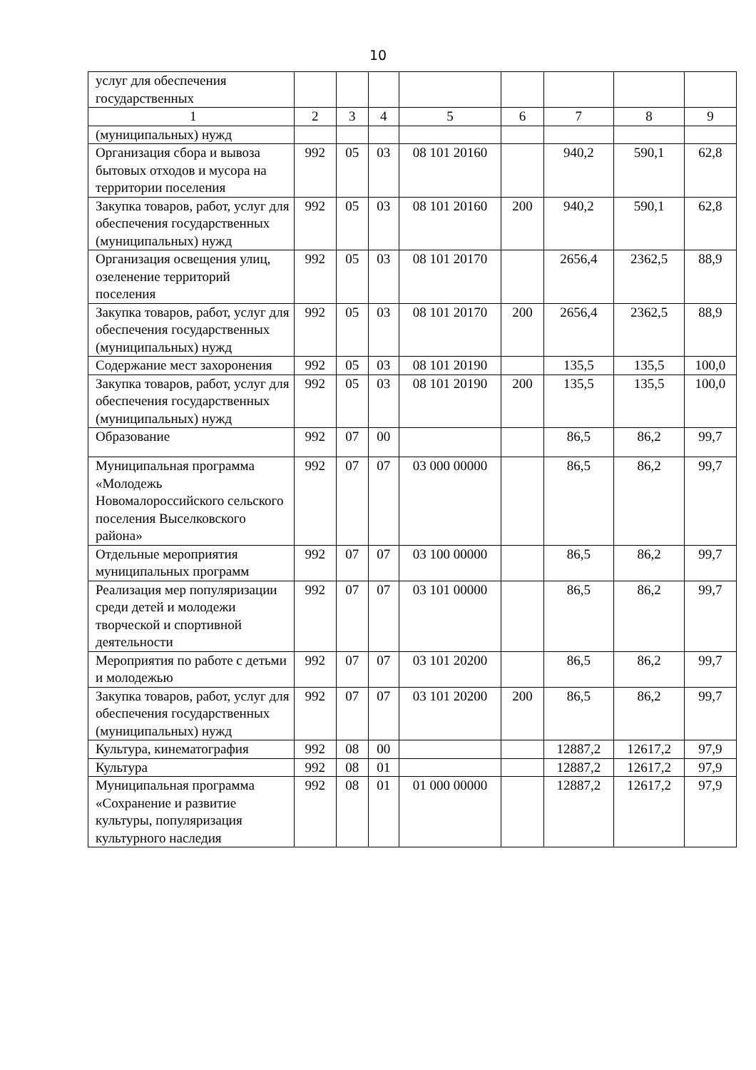10
| услуг для обеспечения государственных | | | | | | | | |
| 1 | 2 | 3 | 4 | 5 | 6 | 7 | 8 | 9 |
| (муниципальных) нужд | | | | | | | | |
| Организация сбора и вывоза бытовых отходов и мусора на территории поселения | 992 | 05 | 03 | 08 101 20160 | | 940,2 | 590,1 | 62,8 |
| Закупка товаров, работ, услуг для обеспечения государственных (муниципальных) нужд | 992 | 05 | 03 | 08 101 20160 | 200 | 940,2 | 590,1 | 62,8 |
| Организация освещения улиц, озеленение территорий поселения | 992 | 05 | 03 | 08 101 20170 | | 2656,4 | 2362,5 | 88,9 |
| Закупка товаров, работ, услуг для обеспечения государственных (муниципальных) нужд | 992 | 05 | 03 | 08 101 20170 | 200 | 2656,4 | 2362,5 | 88,9 |
| Содержание мест захоронения | 992 | 05 | 03 | 08 101 20190 | | 135,5 | 135,5 | 100,0 |
| Закупка товаров, работ, услуг для обеспечения государственных (муниципальных) нужд | 992 | 05 | 03 | 08 101 20190 | 200 | 135,5 | 135,5 | 100,0 |
| Образование | 992 | 07 | 00 | | | 86,5 | 86,2 | 99,7 |
| Муниципальная программа «Молодежь Новомалороссийского сельского поселения Выселковского района» | 992 | 07 | 07 | 03 000 00000 | | 86,5 | 86,2 | 99,7 |
| Отдельные мероприятия муниципальных программ | 992 | 07 | 07 | 03 100 00000 | | 86,5 | 86,2 | 99,7 |
| Реализация мер популяризации среди детей и молодежи творческой и спортивной деятельности | 992 | 07 | 07 | 03 101 00000 | | 86,5 | 86,2 | 99,7 |
| Мероприятия по работе с детьми и молодежью | 992 | 07 | 07 | 03 101 20200 | | 86,5 | 86,2 | 99,7 |
| Закупка товаров, работ, услуг для обеспечения государственных (муниципальных) нужд | 992 | 07 | 07 | 03 101 20200 | 200 | 86,5 | 86,2 | 99,7 |
| Культура, кинематография | 992 | 08 | 00 | | | 12887,2 | 12617,2 | 97,9 |
| Культура | 992 | 08 | 01 | | | 12887,2 | 12617,2 | 97,9 |
| Муниципальная программа «Сохранение и развитие культуры, популяризация культурного наследия | 992 | 08 | 01 | 01 000 00000 | | 12887,2 | 12617,2 | 97,9 |